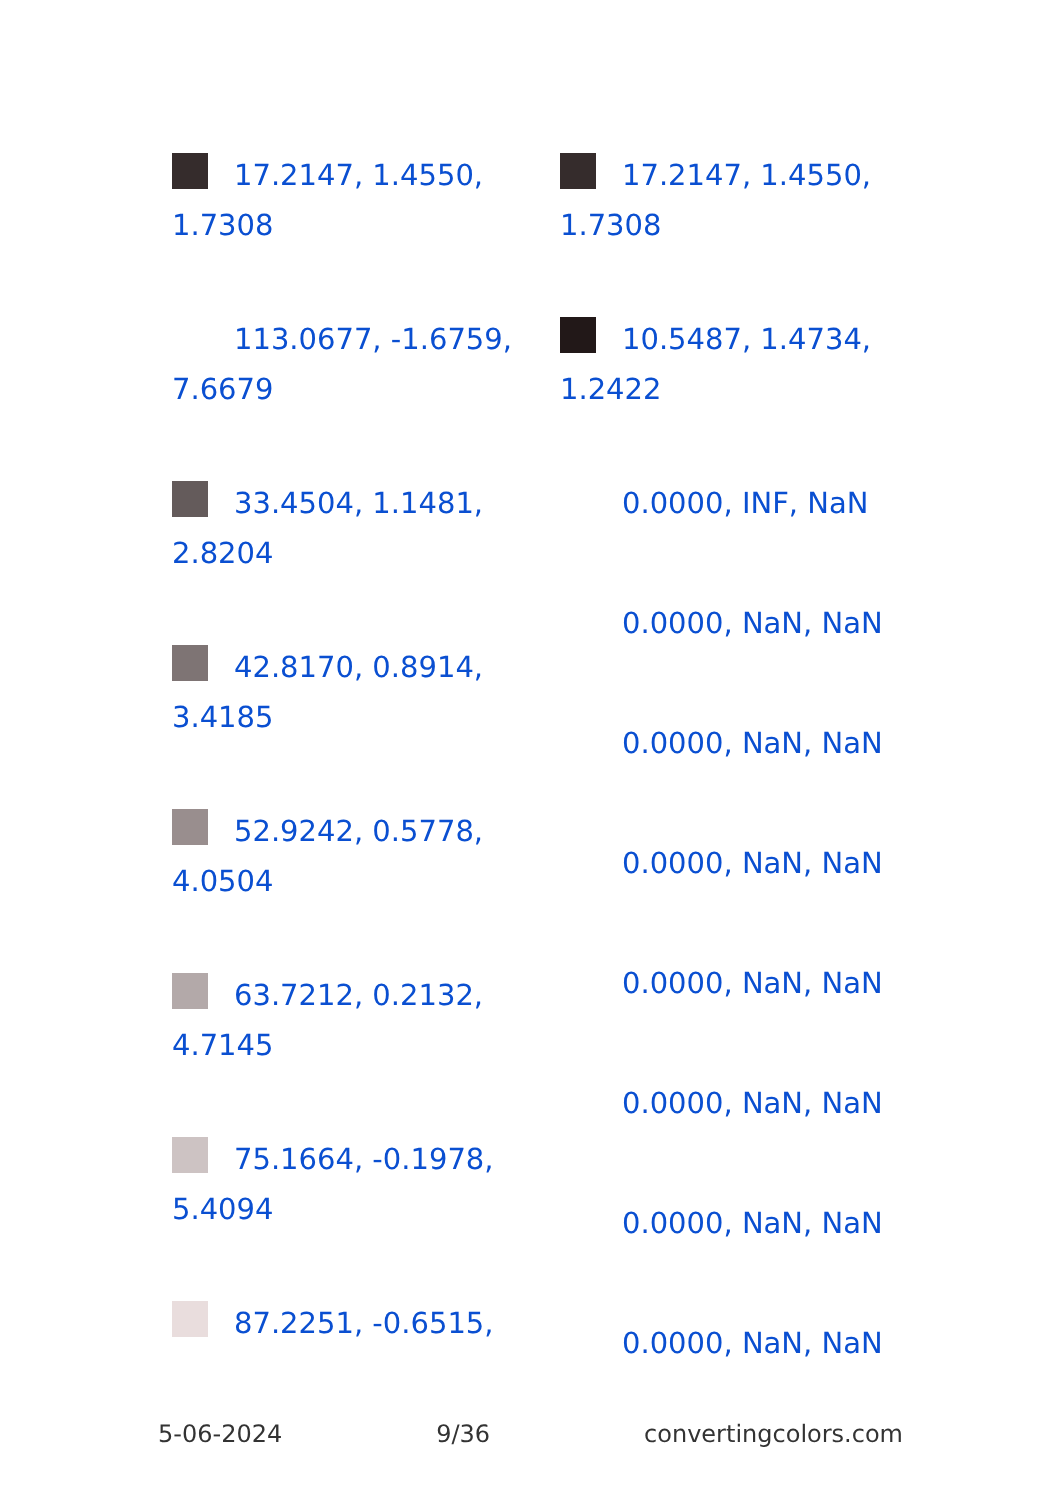17.2147, 1.4550, 1.7308
113.0677, -1.6759, 7.6679
33.4504, 1.1481, 2.8204
42.8170, 0.8914, 3.4185
52.9242, 0.5778, 4.0504
63.7212, 0.2132, 4.7145
75.1664, -0.1978, 5.4094
87.2251, -0.6515,
17.2147, 1.4550, 1.7308
10.5487, 1.4734, 1.2422
0.0000, INF, NaN
0.0000, NaN, NaN
0.0000, NaN, NaN
0.0000, NaN, NaN
0.0000, NaN, NaN
0.0000, NaN, NaN
0.0000, NaN, NaN
0.0000, NaN, NaN
5-06-2024 9/36 convertingcolors.com